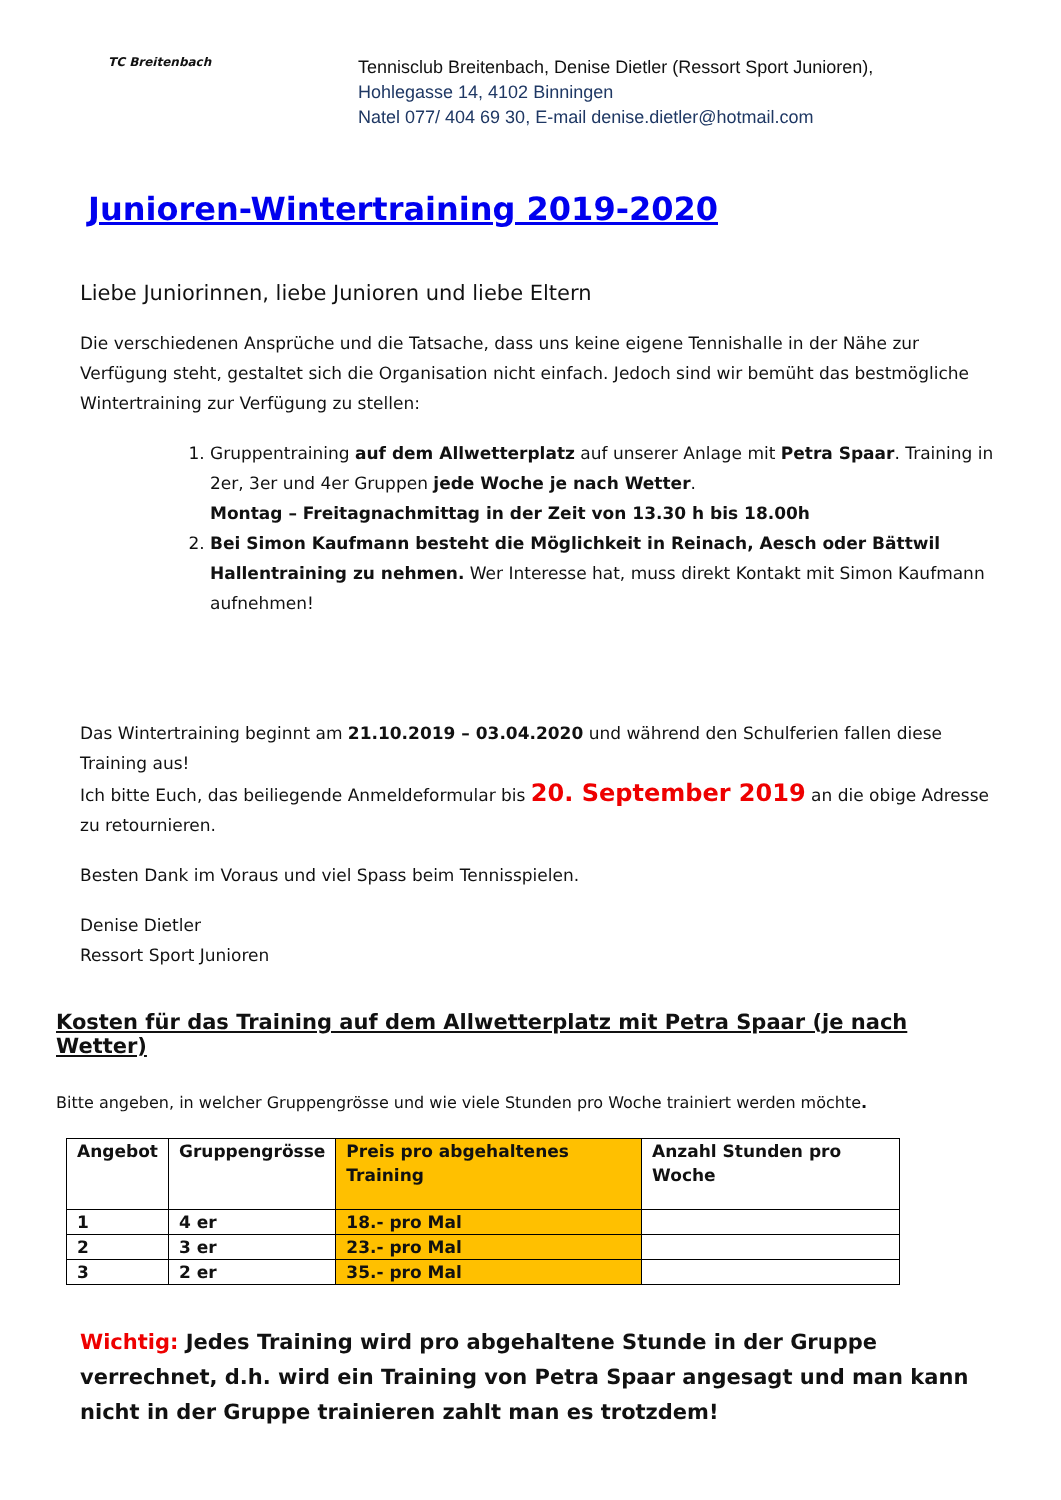TC Breitenbach
Tennisclub Breitenbach, Denise Dietler (Ressort Sport Junioren),
Hohlegasse 14, 4102 Binningen
Natel 077/ 404 69 30, E-mail denise.dietler@hotmail.com
Junioren-Wintertraining 2019-2020
Liebe Juniorinnen, liebe Junioren und liebe Eltern
Die verschiedenen Ansprüche und die Tatsache, dass uns keine eigene Tennishalle in der Nähe zur Verfügung steht, gestaltet sich die Organisation nicht einfach. Jedoch sind wir bemüht das bestmögliche Wintertraining zur Verfügung zu stellen:
1. Gruppentraining auf dem Allwetterplatz auf unserer Anlage mit Petra Spaar. Training in 2er, 3er und 4er Gruppen jede Woche je nach Wetter.
Montag – Freitagnachmittag in der Zeit von 13.30 h bis 18.00h
2. Bei Simon Kaufmann besteht die Möglichkeit in Reinach, Aesch oder Bättwil Hallentraining zu nehmen. Wer Interesse hat, muss direkt Kontakt mit Simon Kaufmann aufnehmen!
Das Wintertraining beginnt am 21.10.2019 – 03.04.2020 und während den Schulferien fallen diese Training aus!
Ich bitte Euch, das beiliegende Anmeldeformular bis 20. September 2019 an die obige Adresse zu retournieren.
Besten Dank im Voraus und viel Spass beim Tennisspielen.
Denise Dietler
Ressort Sport Junioren
Kosten für das Training auf dem Allwetterplatz mit Petra Spaar (je nach Wetter)
Bitte angeben, in welcher Gruppengrösse und wie viele Stunden pro Woche trainiert werden möchte.
| Angebot | Gruppengrösse | Preis pro abgehaltenes Training | Anzahl Stunden pro Woche |
| --- | --- | --- | --- |
| 1 | 4 er | 18.- pro Mal | |
| 2 | 3 er | 23.- pro Mal | |
| 3 | 2 er | 35.- pro Mal | |
Wichtig: Jedes Training wird pro abgehaltene Stunde in der Gruppe verrechnet, d.h. wird ein Training von Petra Spaar angesagt und man kann nicht in der Gruppe trainieren zahlt man es trotzdem!